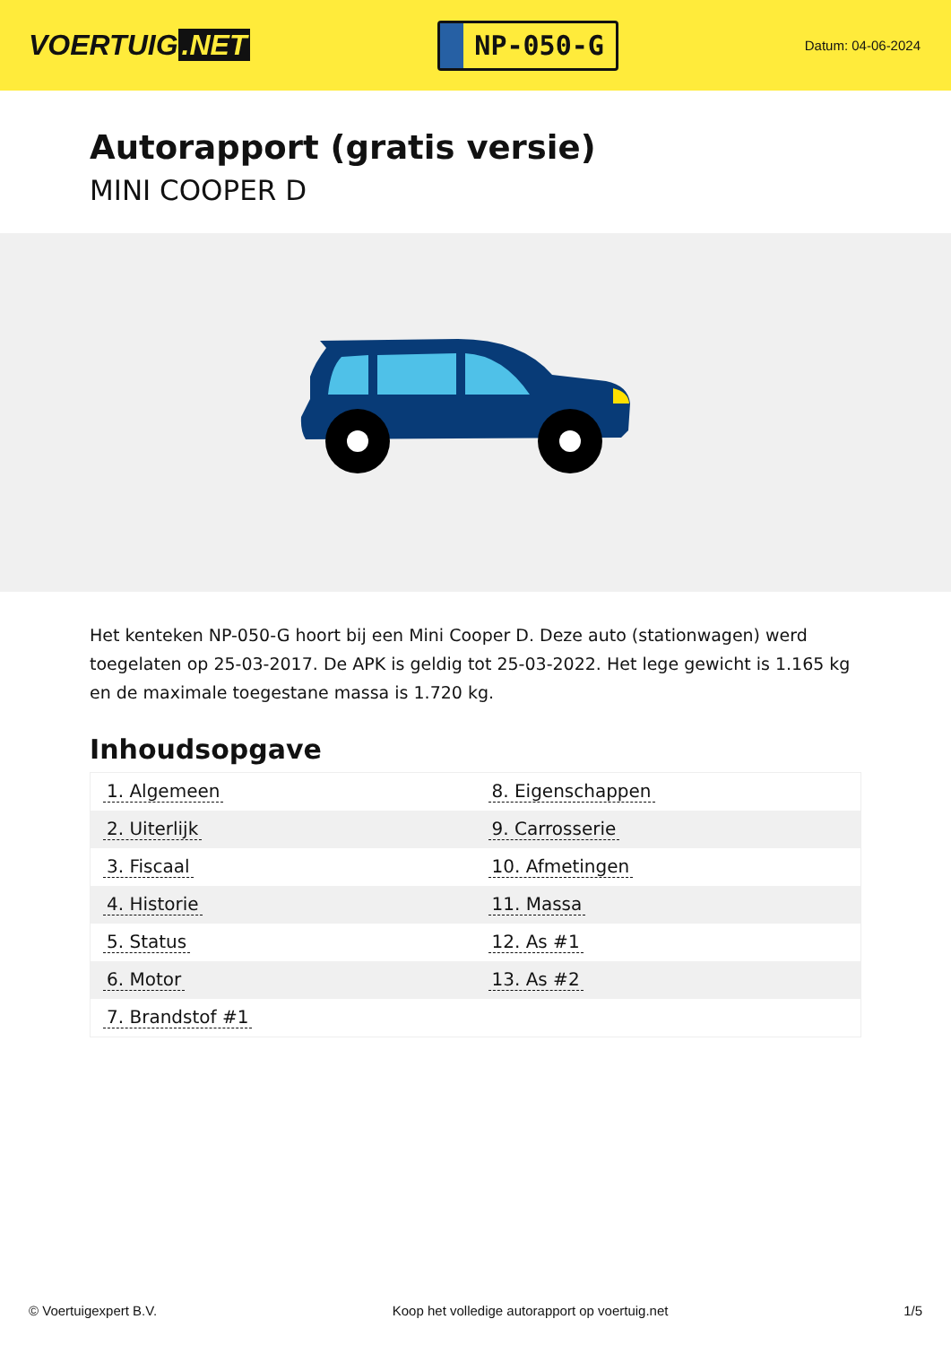VOERTUIG.NET
NP-050-G
Datum: 04-06-2024
Autorapport (gratis versie)
MINI COOPER D
Het kenteken NP-050-G hoort bij een Mini Cooper D. Deze auto (stationwagen) werd toegelaten op 25-03-2017. De APK is geldig tot 25-03-2022. Het lege gewicht is 1.165 kg en de maximale toegestane massa is 1.720 kg.
Inhoudsopgave
| 1. Algemeen | 8. Eigenschappen |
| 2. Uiterlijk | 9. Carrosserie |
| 3. Fiscaal | 10. Afmetingen |
| 4. Historie | 11. Massa |
| 5. Status | 12. As #1 |
| 6. Motor | 13. As #2 |
| 7. Brandstof #1 | |
© Voertuigexpert B.V. Koop het volledige autorapport op voertuig.net 1/5